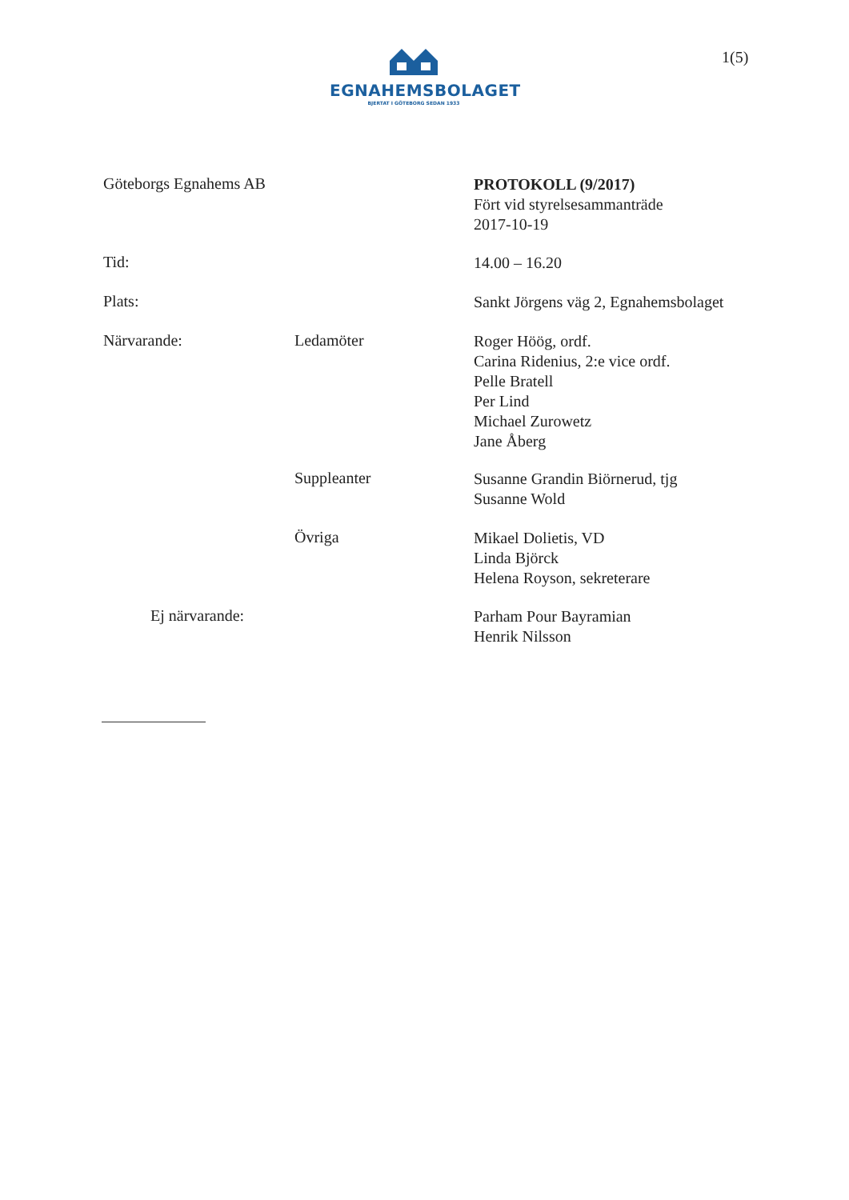EGNAHEMSBOLAGET
BJERTAT I GÖTEBORG SEDAN 1933
1(5)
Göteborgs Egnahems AB
PROTOKOLL (9/2017)
Fört vid styrelsesammanträde
2017-10-19
Tid: 14.00 – 16.20
Plats:
Sankt Jörgens väg 2, Egnahemsbolaget
Närvarande: Ledamöter
Roger Höög, ordf.
Carina Ridenius, 2:e vice ordf.
Pelle Bratell
Per Lind
Michael Zurowetz
Jane Åberg
Suppleanter
Susanne Grandin Biörnerud, tjg
Susanne Wold
Övriga
Mikael Dolietis, VD
Linda Björck
Helena Royson, sekreterare
Ej närvarande:
Parham Pour Bayramian
Henrik Nilsson